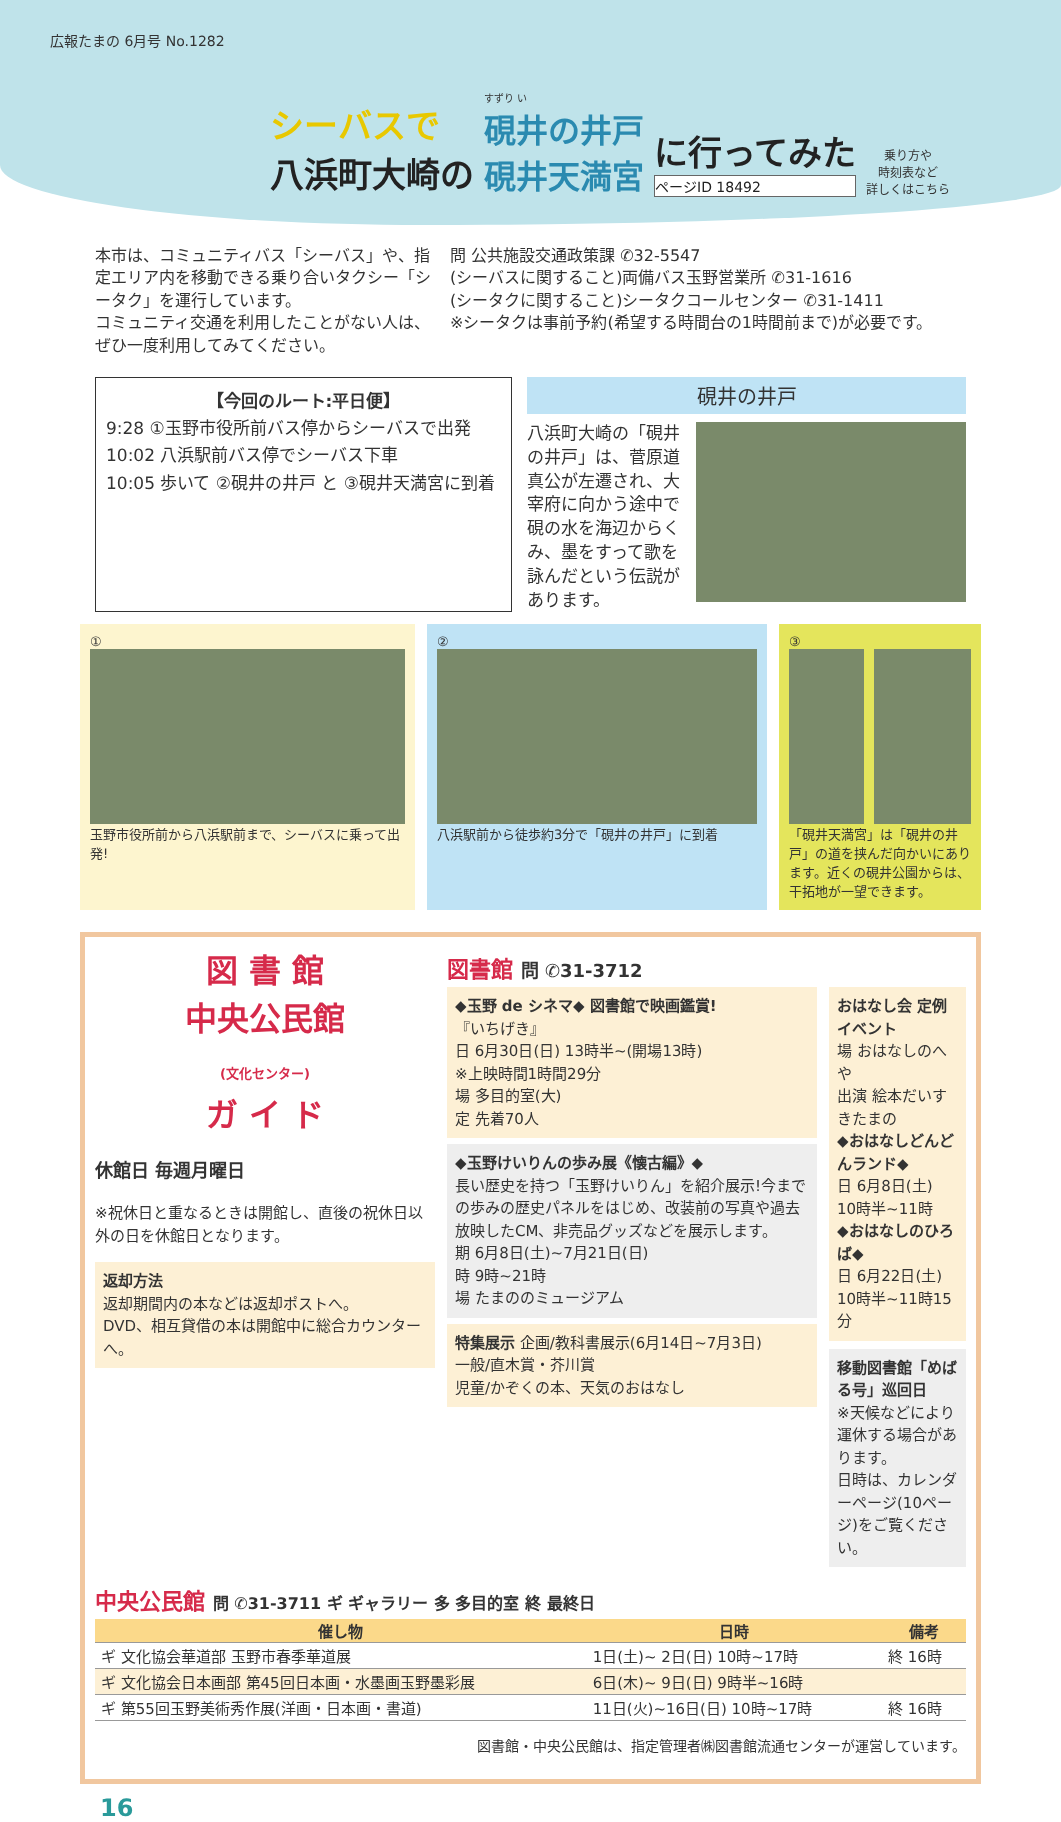広報たまの 6月号 No.1282
シーバスで
八浜町大崎の
すずり い
硯井の井戸
硯井天満宮
に行ってみた
ページID 18492
乗り方や
時刻表など
詳しくはこちら
本市は、コミュニティバス「シーバス」や、指定エリア内を移動できる乗り合いタクシー「シータク」を運行しています。
コミュニティ交通を利用したことがない人は、ぜひ一度利用してみてください。
問 公共施設交通政策課 ✆32-5547
(シーバスに関すること)両備バス玉野営業所 ✆31-1616
(シータクに関すること)シータクコールセンター ✆31-1411
※シータクは事前予約(希望する時間台の1時間前まで)が必要です。
【今回のルート:平日便】
9:28 ①玉野市役所前バス停からシーバスで出発
10:02 八浜駅前バス停でシーバス下車
10:05 歩いて ②硯井の井戸 と ③硯井天満宮に到着
硯井の井戸
八浜町大崎の「硯井の井戸」は、菅原道真公が左遷され、大宰府に向かう途中で硯の水を海辺からくみ、墨をすって歌を詠んだという伝説があります。
①
玉野市役所前から八浜駅前まで、シーバスに乗って出発!
②
八浜駅前から徒歩約3分で「硯井の井戸」に到着
③
「硯井天満宮」は「硯井の井戸」の道を挟んだ向かいにあります。近くの硯井公園からは、干拓地が一望できます。
図 書 館
中央公民館
(文化センター)
ガ イ ド
休館日 毎週月曜日
※祝休日と重なるときは開館し、直後の祝休日以外の日を休館日となります。
返却方法
返却期間内の本などは返却ポストへ。
DVD、相互貸借の本は開館中に総合カウンターへ。
図書館 問 ✆31-3712
◆玉野 de シネマ◆ 図書館で映画鑑賞!
『いちげき』
日 6月30日(日) 13時半~(開場13時)
※上映時間1時間29分
場 多目的室(大)
定 先着70人
◆玉野けいりんの歩み展《懐古編》◆
長い歴史を持つ「玉野けいりん」を紹介展示!今までの歩みの歴史パネルをはじめ、改装前の写真や過去放映したCM、非売品グッズなどを展示します。
期 6月8日(土)~7月21日(日)
時 9時~21時
場 たまののミュージアム
特集展示 企画/教科書展示(6月14日~7月3日)
一般/直木賞・芥川賞
児童/かぞくの本、天気のおはなし
おはなし会 定例イベント
場 おはなしのへや
出演 絵本だいすきたまの
◆おはなしどんどんランド◆
日 6月8日(土)
10時半~11時
◆おはなしのひろば◆
日 6月22日(土)
10時半~11時15分
移動図書館「めばる号」巡回日
※天候などにより運休する場合があります。
日時は、カレンダーページ(10ページ)をご覧ください。
中央公民館 問 ✆31-3711 ギ ギャラリー 多 多目的室 終 最終日
| 催し物 | 日時 | 備考 |
| --- | --- | --- |
| ギ 文化協会華道部 玉野市春季華道展 | 1日(土)~ 2日(日) 10時~17時 | 終 16時 |
| ギ 文化協会日本画部 第45回日本画・水墨画玉野墨彩展 | 6日(木)~ 9日(日) 9時半~16時 | |
| ギ 第55回玉野美術秀作展(洋画・日本画・書道) | 11日(火)~16日(日) 10時~17時 | 終 16時 |
図書館・中央公民館は、指定管理者㈱図書館流通センターが運営しています。
16